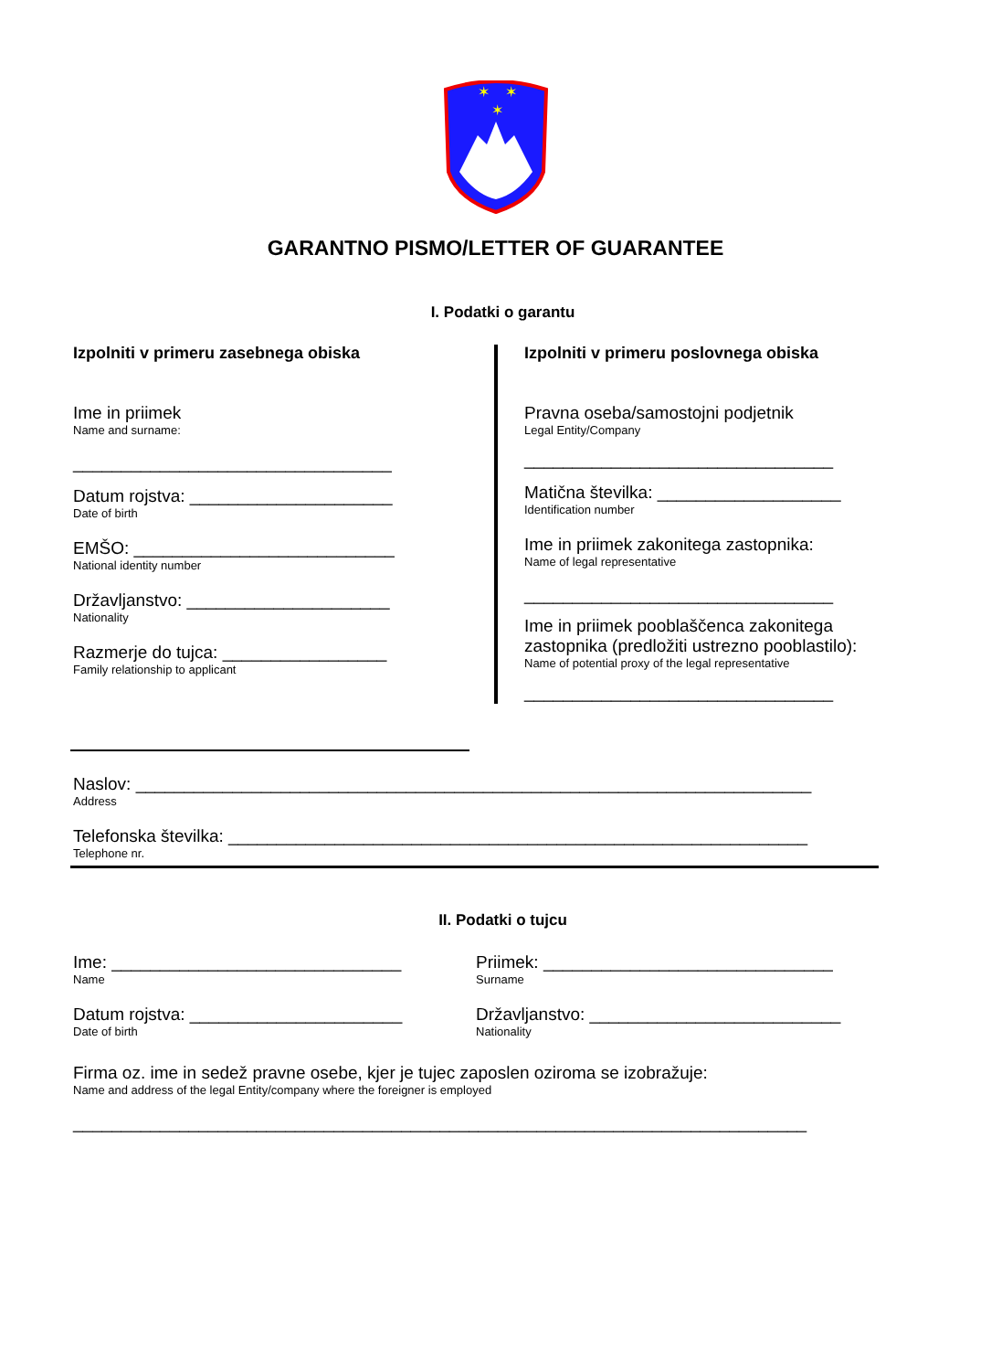✶
✶
✶
GARANTNO PISMO/LETTER OF GUARANTEE
I. Podatki o garantu
Izpolniti v primeru zasebnega obiska
Ime in priimek
Name and surname:
_________________________________
Datum rojstva: _____________________
Date of birth
EMŠO: ___________________________
National identity number
Državljanstvo: _____________________
Nationality
Razmerje do tujca: _________________
Family relationship to applicant
Izpolniti v primeru poslovnega obiska
Pravna oseba/samostojni podjetnik
Legal Entity/Company
________________________________
Matična številka: ___________________
Identification number
Ime in priimek zakonitega zastopnika:
Name of legal representative
________________________________
Ime in priimek pooblaščenca zakonitega zastopnika (predložiti ustrezno pooblastilo):
Name of potential proxy of the legal representative
________________________________
Naslov: ______________________________________________________________________
Address
Telefonska številka: ____________________________________________________________
Telephone nr.
II. Podatki o tujcu
Ime: ______________________________
Name
Datum rojstva: ______________________
Date of birth
Priimek: ______________________________
Surname
Državljanstvo: __________________________
Nationality
Firma oz. ime in sedež pravne osebe, kjer je tujec zaposlen oziroma se izobražuje:
Name and address of the legal Entity/company where the foreigner is employed
____________________________________________________________________________